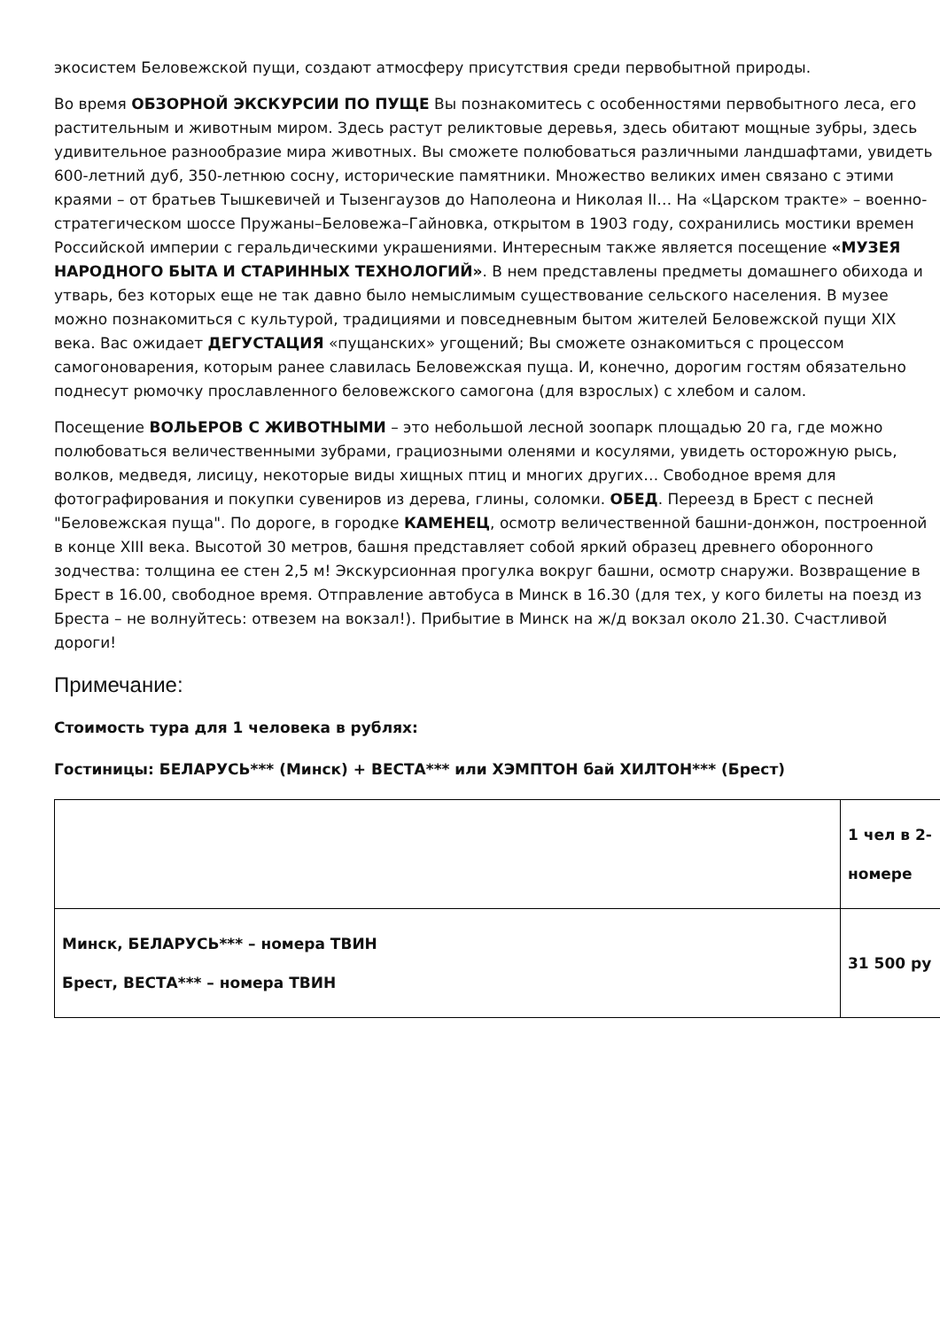экосистем Беловежской пущи, создают атмосферу присутствия среди первобытной природы.
Во время ОБЗОРНОЙ ЭКСКУРСИИ ПО ПУЩЕ Вы познакомитесь с особенностями первобытного леса, его растительным и животным миром. Здесь растут реликтовые деревья, здесь обитают мощные зубры, здесь удивительное разнообразие мира животных. Вы сможете полюбоваться различными ландшафтами, увидеть 600-летний дуб, 350-летнюю сосну, исторические памятники. Множество великих имен связано с этими краями – от братьев Тышкевичей и Тызенгаузов до Наполеона и Николая II… На «Царском тракте» – военно-стратегическом шоссе Пружаны–Беловежа–Гайновка, открытом в 1903 году, сохранились мостики времен Российской империи с геральдическими украшениями. Интересным также является посещение «МУЗЕЯ НАРОДНОГО БЫТА И СТАРИННЫХ ТЕХНОЛОГИЙ». В нем представлены предметы домашнего обихода и утварь, без которых еще не так давно было немыслимым существование сельского населения. В музее можно познакомиться с культурой, традициями и повседневным бытом жителей Беловежской пущи XIX века. Вас ожидает ДЕГУСТАЦИЯ «пущанских» угощений; Вы сможете ознакомиться с процессом самогоноварения, которым ранее славилась Беловежская пуща. И, конечно, дорогим гостям обязательно поднесут рюмочку прославленного беловежского самогона (для взрослых) с хлебом и салом.
Посещение ВОЛЬЕРОВ С ЖИВОТНЫМИ – это небольшой лесной зоопарк площадью 20 га, где можно полюбоваться величественными зубрами, грациозными оленями и косулями, увидеть осторожную рысь, волков, медведя, лисицу, некоторые виды хищных птиц и многих других… Свободное время для фотографирования и покупки сувениров из дерева, глины, соломки. ОБЕД. Переезд в Брест с песней "Беловежская пуща". По дороге, в городке КАМЕНЕЦ, осмотр величественной башни-донжон, построенной в конце XIII века. Высотой 30 метров, башня представляет собой яркий образец древнего оборонного зодчества: толщина ее стен 2,5 м! Экскурсионная прогулка вокруг башни, осмотр снаружи. Возвращение в Брест в 16.00, свободное время. Отправление автобуса в Минск в 16.30 (для тех, у кого билеты на поезд из Бреста – не волнуйтесь: отвезем на вокзал!). Прибытие в Минск на ж/д вокзал около 21.30. Счастливой дороги!
Примечание:
Стоимость тура для 1 человека в рублях:
Гостиницы: БЕЛАРУСЬ*** (Минск) + ВЕСТА*** или ХЭМПТОН бай ХИЛТОН*** (Брест)
| | 1 чел в 2- номере |
| Минск, БЕЛАРУСЬ*** – номера ТВИН Брест, ВЕСТА*** – номера ТВИН | 31 500 ру |